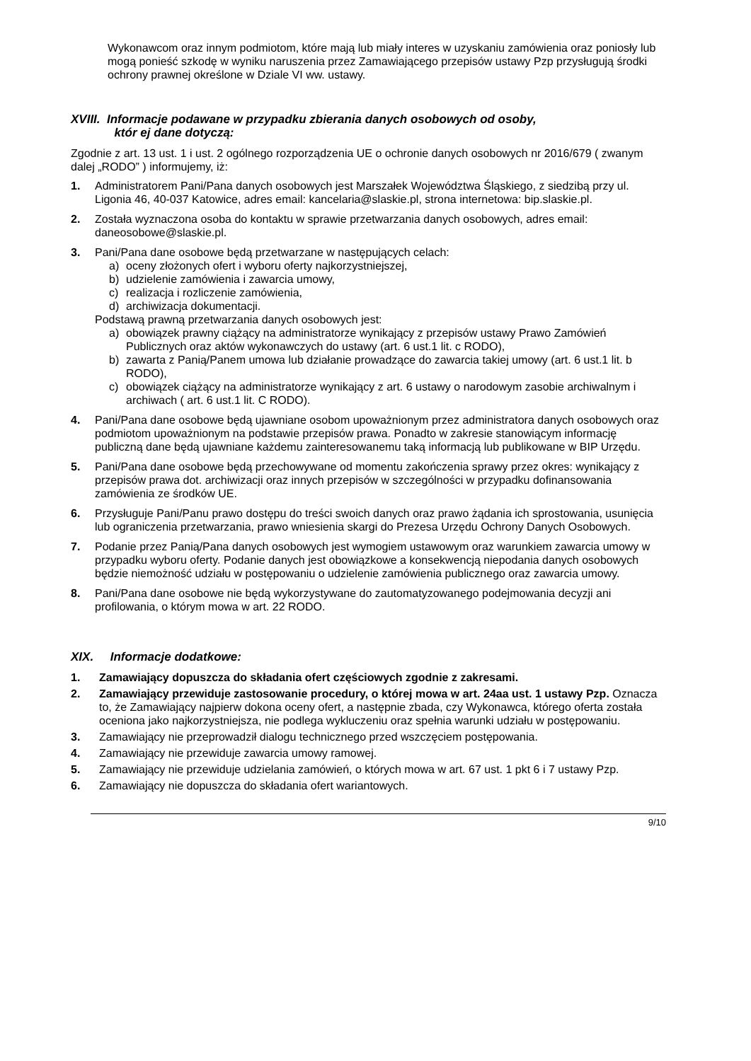Wykonawcom oraz innym podmiotom, które mają lub miały interes w uzyskaniu zamówienia oraz poniosły lub mogą ponieść szkodę w wyniku naruszenia przez Zamawiającego przepisów ustawy Pzp przysługują środki ochrony prawnej określone w Dziale VI ww. ustawy.
XVIII. Informacje podawane w przypadku zbierania danych osobowych od osoby,
któr ej dane dotyczą:
Zgodnie z art. 13 ust. 1 i ust. 2 ogólnego rozporządzenia UE o ochronie danych osobowych nr 2016/679 ( zwanym dalej „RODO” ) informujemy, iż:
1. Administratorem Pani/Pana danych osobowych jest Marszałek Województwa Śląskiego, z siedzibą przy ul. Ligonia 46, 40-037 Katowice, adres email: kancelaria@slaskie.pl, strona internetowa: bip.slaskie.pl.
2. Została wyznaczona osoba do kontaktu w sprawie przetwarzania danych osobowych, adres email: daneosobowe@slaskie.pl.
3. Pani/Pana dane osobowe będą przetwarzane w następujących celach:
a) oceny złożonych ofert i wyboru oferty najkorzystniejszej,
b) udzielenie zamówienia i zawarcia umowy,
c) realizacja i rozliczenie zamówienia,
d) archiwizacja dokumentacji.
Podstawą prawną przetwarzania danych osobowych jest:
a) obowiązek prawny ciążący na administratorze wynikający z przepisów ustawy Prawo Zamówień Publicznych oraz aktów wykonawczych do ustawy (art. 6 ust.1 lit. c RODO),
b) zawarta z Panią/Panem umowa lub działanie prowadzące do zawarcia takiej umowy (art. 6 ust.1 lit. b RODO),
c) obowiązek ciążący na administratorze wynikający z art. 6 ustawy o narodowym zasobie archiwalnym i archiwach ( art. 6 ust.1 lit. C RODO).
4. Pani/Pana dane osobowe będą ujawniane osobom upoważnionym przez administratora danych osobowych oraz podmiotom upoważnionym na podstawie przepisów prawa. Ponadto w zakresie stanowiącym informację publiczną dane będą ujawniane każdemu zainteresowanemu taką informacją lub publikowane w BIP Urzędu.
5. Pani/Pana dane osobowe będą przechowywane od momentu zakończenia sprawy przez okres: wynikający z przepisów prawa dot. archiwizacji oraz innych przepisów w szczególności w przypadku dofinansowania zamówienia ze środków UE.
6. Przysługuje Pani/Panu prawo dostępu do treści swoich danych oraz prawo żądania ich sprostowania, usunięcia lub ograniczenia przetwarzania, prawo wniesienia skargi do Prezesa Urzędu Ochrony Danych Osobowych.
7. Podanie przez Panią/Pana danych osobowych jest wymogiem ustawowym oraz warunkiem zawarcia umowy w przypadku wyboru oferty. Podanie danych jest obowiązkowe a konsekwencją niepodania danych osobowych będzie niemożność udziału w postępowaniu o udzielenie zamówienia publicznego oraz zawarcia umowy.
8. Pani/Pana dane osobowe nie będą wykorzystywane do zautomatyzowanego podejmowania decyzji ani profilowania, o którym mowa w art. 22 RODO.
XIX. Informacje dodatkowe:
1. Zamawiający dopuszcza do składania ofert częściowych zgodnie z zakresami.
2. Zamawiający przewiduje zastosowanie procedury, o której mowa w art. 24aa ust. 1 ustawy Pzp. Oznacza to, że Zamawiający najpierw dokona oceny ofert, a następnie zbada, czy Wykonawca, którego oferta została oceniona jako najkorzystniejsza, nie podlega wykluczeniu oraz spełnia warunki udziału w postępowaniu.
3. Zamawiający nie przeprowadził dialogu technicznego przed wszczęciem postępowania.
4. Zamawiający nie przewiduje zawarcia umowy ramowej.
5. Zamawiający nie przewiduje udzielania zamówień, o których mowa w art. 67 ust. 1 pkt 6 i 7 ustawy Pzp.
6. Zamawiający nie dopuszcza do składania ofert wariantowych.
9/10